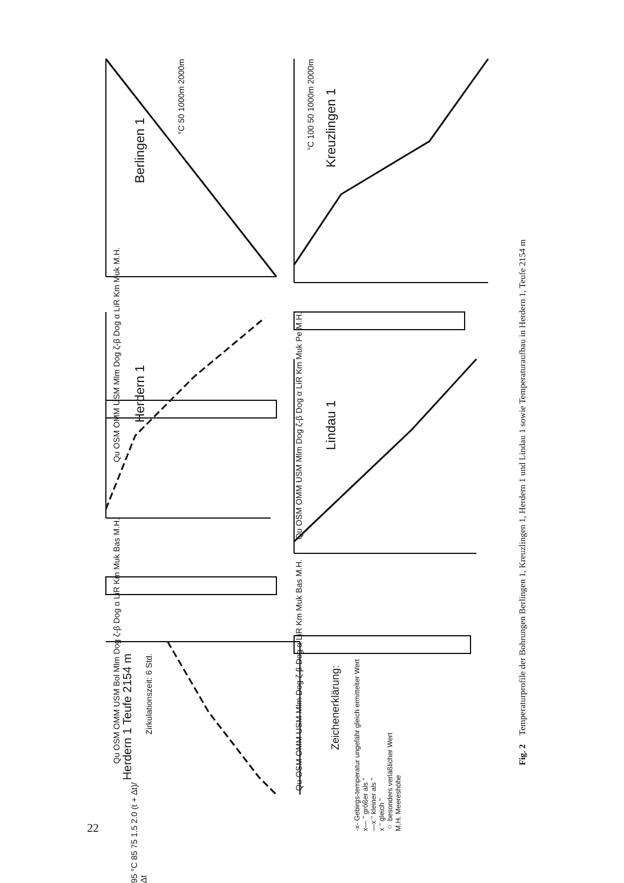Berlingen 1
Herdern 1
Kreuzlingen 1
Lindau 1
Herdern 1 Teufe 2154 m
Zirkulationszeit: 6 Std.
Qu OSM OMM USM Mlm Dog ζ-β Dog α LiR Km Muk M.H.
Qu OSM OMM USM Bol Mlm Dog ζ-β Dog α LiR Km Muk Bas M.H.
Qu OSM OMM USM Mlm Dog ζ-β Dog α LiR Km Muk Pe M.H.
Qu OSM OMM USM Mlm Dog ζ-β Dog α LiR Km Muk Bas M.H.
°C 50 1000m 2000m
°C 100 50 1000m 2000m
95 °C 85 75 1.5 2.0 (t + Δt)/Δt
Zeichenerklärung:
-x- Gebirgs-temperatur ungefähr gleich ermittelter Wert
x— " größer als "
—x " kleiner als "
x " gleich "
○ besonders verläßlicher Wert
M.H. Meereshöhe
Fig. 2 Temperaturprofile der Bohrungen Berlingen 1, Kreuzlingen 1, Herdern 1 und Lindau 1 sowie Temperaturaufbau in Herdern 1, Teufe 2154 m
22